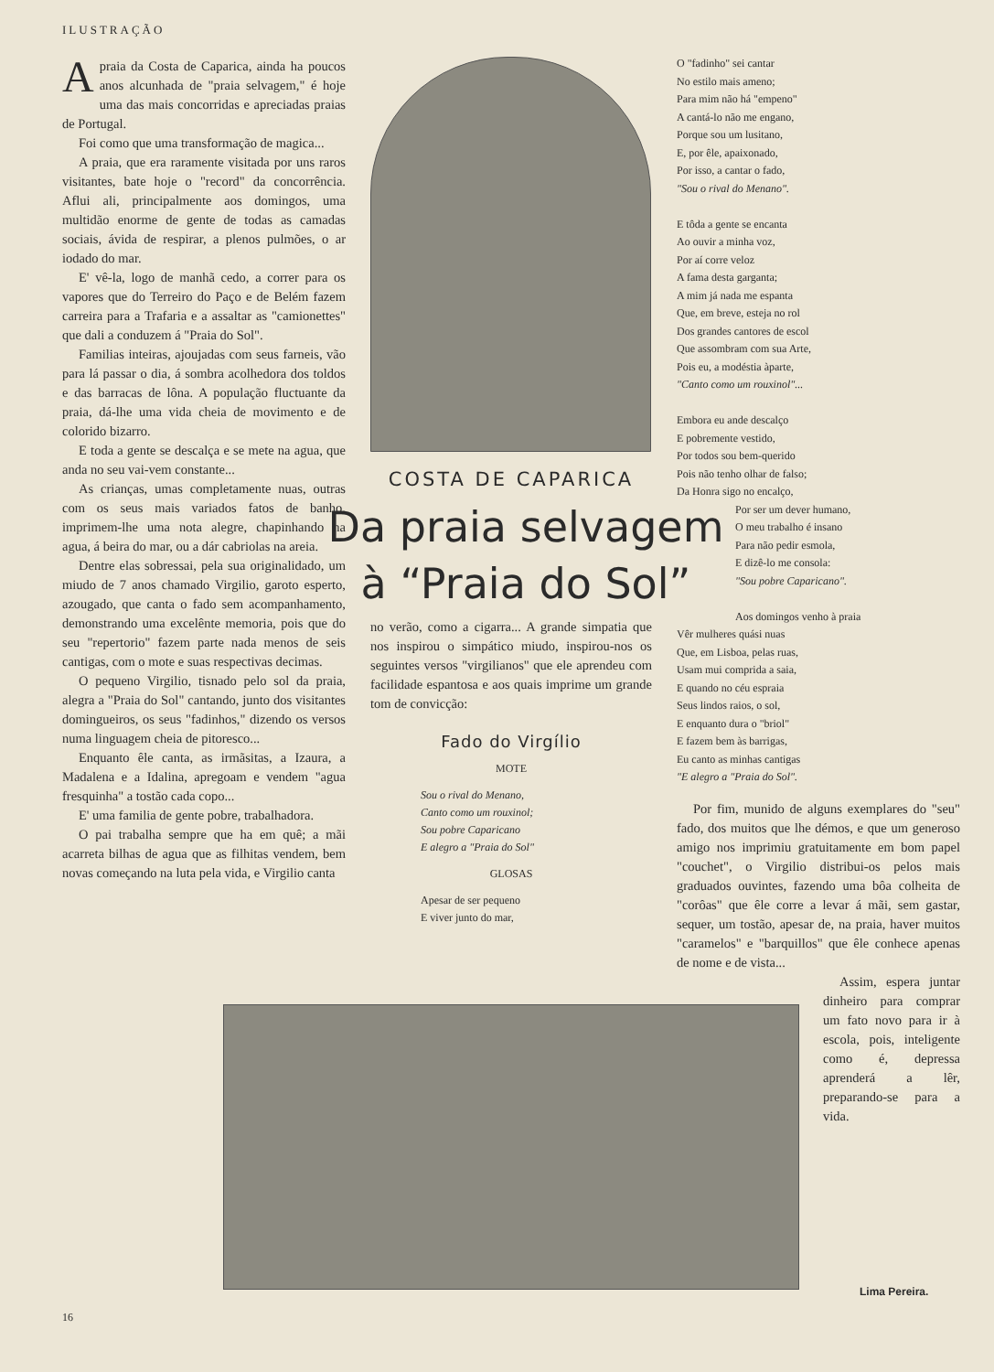ILUSTRAÇÃO
A praia da Costa de Caparica, ainda ha poucos anos alcunhada de "praia selvagem," é hoje uma das mais concorridas e apreciadas praias de Portugal.
Foi como que uma transformação de magica...
A praia, que era raramente visitada por uns raros visitantes, bate hoje o "record" da concorrência. Aflui ali, principalmente aos domingos, uma multidão enorme de gente de todas as camadas sociais, ávida de respirar, a plenos pulmões, o ar iodado do mar.
E' vê-la, logo de manhã cedo, a correr para os vapores que do Terreiro do Paço e de Belém fazem carreira para a Trafaria e a assaltar as "camionettes" que dali a conduzem á "Praia do Sol".
Familias inteiras, ajoujadas com seus farneis, vão para lá passar o dia, á sombra acolhedora dos toldos e das barracas de lôna. A população fluctuante da praia, dá-lhe uma vida cheia de movimento e de colorido bizarro.
E toda a gente se descalça e se mete na agua, que anda no seu vai-vem constante...
As crianças, umas completamente nuas, outras com os seus mais variados fatos de banho, imprimem-lhe uma nota alegre, chapinhando na agua, á beira do mar, ou a dár cabriolas na areia.
Dentre elas sobressai, pela sua originalidado, um miudo de 7 anos chamado Virgilio, garoto esperto, azougado, que canta o fado sem acompanhamento, demonstrando uma excelênte memoria, pois que do seu "repertorio" fazem parte nada menos de seis cantigas, com o mote e suas respectivas decimas.
O pequeno Virgilio, tisnado pelo sol da praia, alegra a "Praia do Sol" cantando, junto dos visitantes domingueiros, os seus "fadinhos," dizendo os versos numa linguagem cheia de pitoresco...
Enquanto êle canta, as irmãsitas, a Izaura, a Madalena e a Idalina, apregoam e vendem "agua fresquinha" a tostão cada copo...
E' uma familia de gente pobre, trabalhadora.
O pai trabalha sempre que ha em quê; a mãi acarreta bilhas de agua que as filhitas vendem, bem novas começando na luta pela vida, e Virgilio canta
COSTA DE CAPARICA
Da praia selvagem à “Praia do Sol”
no verão, como a cigarra... A grande simpatia que nos inspirou o simpático miudo, inspirou-nos os seguintes versos "virgilianos" que ele aprendeu com facilidade espantosa e aos quais imprime um grande tom de convicção:
Fado do Virgílio
MOTE
Sou o rival do Menano,
Canto como um rouxinol;
Sou pobre Caparicano
E alegro a "Praia do Sol"
GLOSAS
Apesar de ser pequeno
E viver junto do mar,
O "fadinho" sei cantar
No estilo mais ameno;
Para mim não há "empeno"
A cantá-lo não me engano,
Porque sou um lusitano,
E, por êle, apaixonado,
Por isso, a cantar o fado,
"Sou o rival do Menano".
E tôda a gente se encanta
Ao ouvir a minha voz,
Por aí corre veloz
A fama desta garganta;
A mim já nada me espanta
Que, em breve, esteja no rol
Dos grandes cantores de escol
Que assombram com sua Arte,
Pois eu, a modéstia àparte,
"Canto como um rouxinol"...
Embora eu ande descalço
E pobremente vestido,
Por todos sou bem-querido
Pois não tenho olhar de falso;
Da Honra sigo no encalço,
Por ser um dever humano,
O meu trabalho é insano
Para não pedir esmola,
E dizê-lo me consola:
"Sou pobre Caparicano".
Aos domingos venho à praia
Vêr mulheres quási nuas
Que, em Lisboa, pelas ruas,
Usam mui comprida a saia,
E quando no céu espraia
Seus lindos raios, o sol,
E enquanto dura o "briol"
E fazem bem às barrigas,
Eu canto as minhas cantigas
"E alegro a "Praia do Sol".
Por fim, munido de alguns exemplares do "seu" fado, dos muitos que lhe démos, e que um generoso amigo nos imprimiu gratuitamente em bom papel "couchet", o Virgilio distribui-os pelos mais graduados ouvintes, fazendo uma bôa colheita de "corôas" que êle corre a levar á mãi, sem gastar, sequer, um tostão, apesar de, na praia, haver muitos "caramelos" e "barquillos" que êle conhece apenas de nome e de vista...
Assim, espera juntar dinheiro para comprar um fato novo para ir à escola, pois, inteligente como é, depressa aprenderá a lêr, preparando-se para a vida.
Lima Pereira.
16